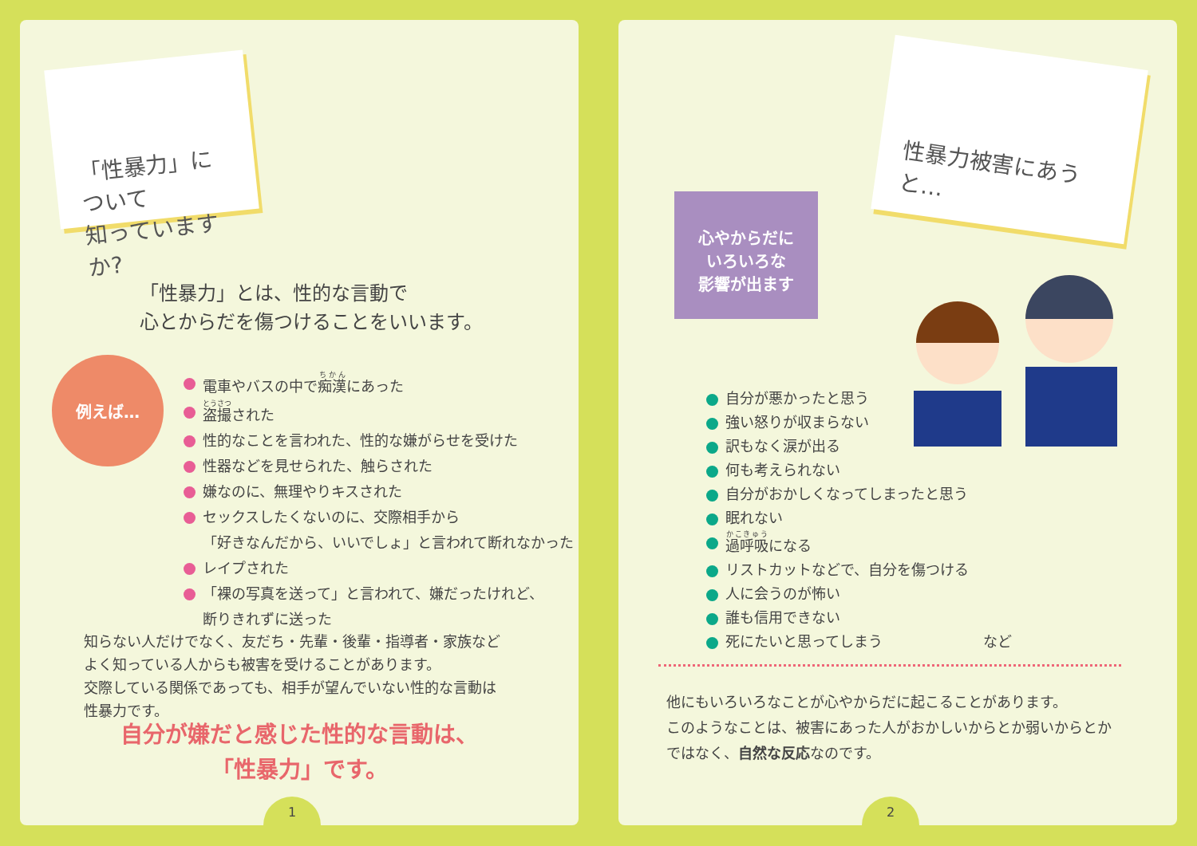「性暴力」について
知っていますか?
「性暴力」とは、性的な言動で
心とからだを傷つけることをいいます。
例えば…
電車やバスの中で痴漢にあった
盗撮された
性的なことを言われた、性的な嫌がらせを受けた
性器などを見せられた、触らされた
嫌なのに、無理やりキスされた
セックスしたくないのに、交際相手から
「好きなんだから、いいでしょ」と言われて断れなかった
レイプされた
「裸の写真を送って」と言われて、嫌だったけれど、
断りきれずに送った
知らない人だけでなく、友だち・先輩・後輩・指導者・家族など
よく知っている人からも被害を受けることがあります。
交際している関係であっても、相手が望んでいない性的な言動は
性暴力です。
自分が嫌だと感じた性的な言動は、
「性暴力」です。
1
性暴力被害にあうと…
心やからだに
いろいろな
影響が出ます
自分が悪かったと思う
強い怒りが収まらない
訳もなく涙が出る
何も考えられない
自分がおかしくなってしまったと思う
眠れない
過呼吸になる
リストカットなどで、自分を傷つける
人に会うのが怖い
誰も信用できない
死にたいと思ってしまう など
他にもいろいろなことが心やからだに起こることがあります。
このようなことは、被害にあった人がおかしいからとか弱いからとか
ではなく、自然な反応なのです。
2